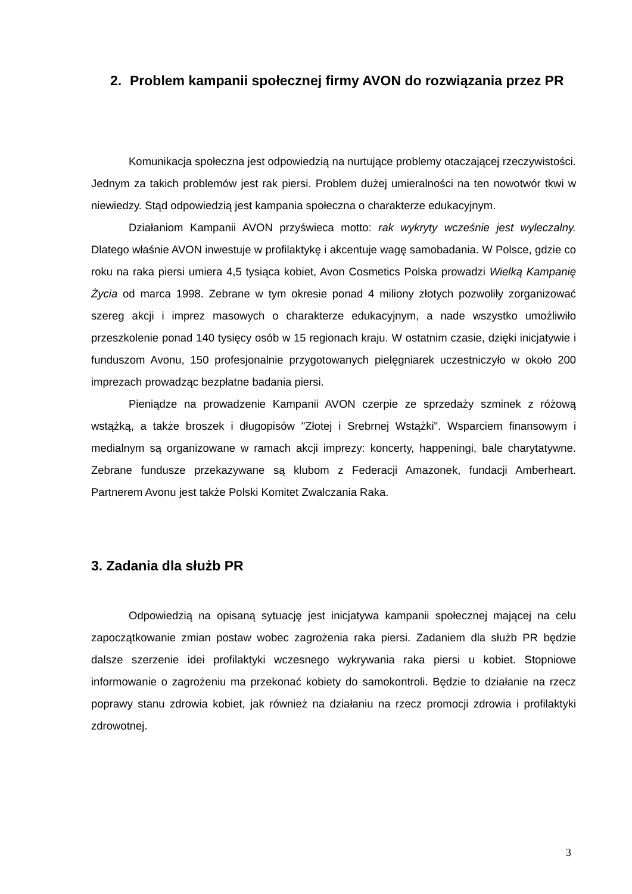2. Problem kampanii społecznej firmy AVON do rozwiązania przez PR
Komunikacja społeczna jest odpowiedzią na nurtujące problemy otaczającej rzeczywistości. Jednym za takich problemów jest rak piersi. Problem dużej umieralności na ten nowotwór tkwi w niewiedzy. Stąd odpowiedzią jest kampania społeczna o charakterze edukacyjnym.
Działaniom Kampanii AVON przyświeca motto: rak wykryty wcześnie jest wyleczalny. Dlatego właśnie AVON inwestuje w profilaktykę i akcentuje wagę samobadania. W Polsce, gdzie co roku na raka piersi umiera 4,5 tysiąca kobiet, Avon Cosmetics Polska prowadzi Wielką Kampanię Życia od marca 1998. Zebrane w tym okresie ponad 4 miliony złotych pozwoliły zorganizować szereg akcji i imprez masowych o charakterze edukacyjnym, a nade wszystko umożliwiło przeszkolenie ponad 140 tysięcy osób w 15 regionach kraju. W ostatnim czasie, dzięki inicjatywie i funduszom Avonu, 150 profesjonalnie przygotowanych pielęgniarek uczestniczyło w około 200 imprezach prowadząc bezpłatne badania piersi.
Pieniądze na prowadzenie Kampanii AVON czerpie ze sprzedaży szminek z różową wstążką, a także broszek i długopisów "Złotej i Srebrnej Wstążki". Wsparciem finansowym i medialnym są organizowane w ramach akcji imprezy: koncerty, happeningi, bale charytatywne. Zebrane fundusze przekazywane są klubom z Federacji Amazonek, fundacji Amberheart. Partnerem Avonu jest także Polski Komitet Zwalczania Raka.
3. Zadania dla służb PR
Odpowiedzią na opisaną sytuację jest inicjatywa kampanii społecznej mającej na celu zapoczątkowanie zmian postaw wobec zagrożenia raka piersi. Zadaniem dla służb PR będzie dalsze szerzenie idei profilaktyki wczesnego wykrywania raka piersi u kobiet. Stopniowe informowanie o zagrożeniu ma przekonać kobiety do samokontroli. Będzie to działanie na rzecz poprawy stanu zdrowia kobiet, jak również na działaniu na rzecz promocji zdrowia i profilaktyki zdrowotnej.
3